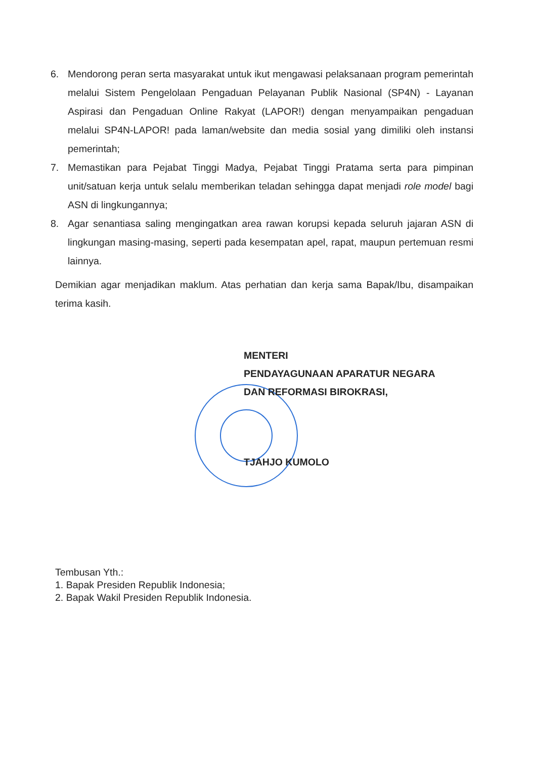6. Mendorong peran serta masyarakat untuk ikut mengawasi pelaksanaan program pemerintah melalui Sistem Pengelolaan Pengaduan Pelayanan Publik Nasional (SP4N) - Layanan Aspirasi dan Pengaduan Online Rakyat (LAPOR!) dengan menyampaikan pengaduan melalui SP4N-LAPOR! pada laman/website dan media sosial yang dimiliki oleh instansi pemerintah;
7. Memastikan para Pejabat Tinggi Madya, Pejabat Tinggi Pratama serta para pimpinan unit/satuan kerja untuk selalu memberikan teladan sehingga dapat menjadi role model bagi ASN di lingkungannya;
8. Agar senantiasa saling mengingatkan area rawan korupsi kepada seluruh jajaran ASN di lingkungan masing-masing, seperti pada kesempatan apel, rapat, maupun pertemuan resmi lainnya.
Demikian agar menjadikan maklum. Atas perhatian dan kerja sama Bapak/Ibu, disampaikan terima kasih.
MENTERI
PENDAYAGUNAAN APARATUR NEGARA
DAN REFORMASI BIROKRASI,
TJAHJO KUMOLO
Tembusan Yth.:
1. Bapak Presiden Republik Indonesia;
2. Bapak Wakil Presiden Republik Indonesia.